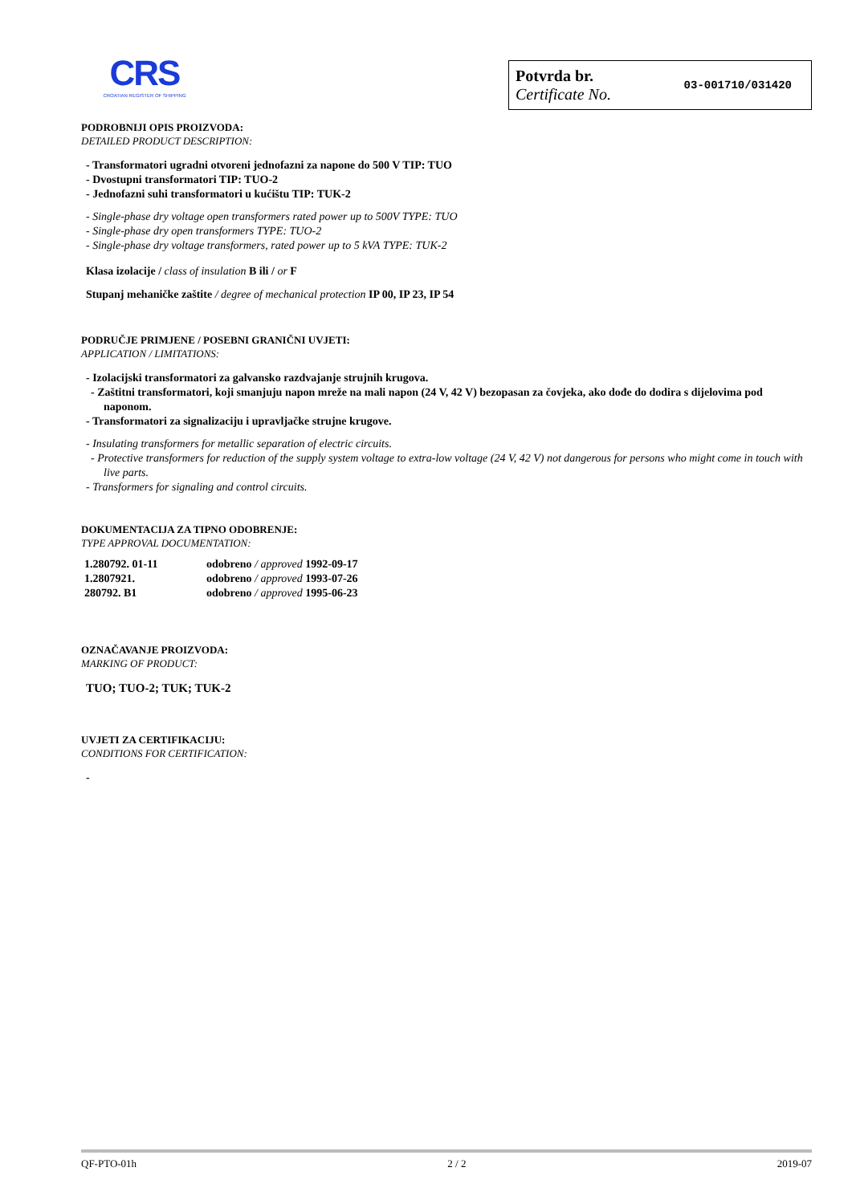CRS
CROATIAN REGISTER OF SHIPPING
Potvrda br.
Certificate No.
03-001710/031420
PODROBNIJI OPIS PROIZVODA:
DETAILED PRODUCT DESCRIPTION:
- Transformatori ugradni otvoreni jednofazni za napone do 500 V TIP: TUO
- Dvostupni transformatori TIP: TUO-2
- Jednofazni suhi transformatori u kućištu TIP: TUK-2
- Single-phase dry voltage open transformers rated power up to 500V TYPE: TUO
- Single-phase dry open transformers TYPE: TUO-2
- Single-phase dry voltage transformers, rated power up to 5 kVA TYPE: TUK-2
Klasa izolacije / class of insulation B ili / or F
Stupanj mehaničke zaštite / degree of mechanical protection IP 00, IP 23, IP 54
PODRUČJE PRIMJENE / POSEBNI GRANIČNI UVJETI:
APPLICATION / LIMITATIONS:
- Izolacijski transformatori za galvansko razdvajanje strujnih krugova.
- Zaštitni transformatori, koji smanjuju napon mreže na mali napon (24 V, 42 V) bezopasan za čovjeka, ako dođe do dodira s dijelovima pod naponom.
- Transformatori za signalizaciju i upravljačke strujne krugove.
- Insulating transformers for metallic separation of electric circuits.
- Protective transformers for reduction of the supply system voltage to extra-low voltage (24 V, 42 V) not dangerous for persons who might come in touch with live parts.
- Transformers for signaling and control circuits.
DOKUMENTACIJA ZA TIPNO ODOBRENJE:
TYPE APPROVAL DOCUMENTATION:
| 1.280792. 01-11 | odobreno / approved 1992-09-17 |
| 1.2807921. | odobreno / approved 1993-07-26 |
| 280792. B1 | odobreno / approved 1995-06-23 |
OZNAČAVANJE PROIZVODA:
MARKING OF PRODUCT:
TUO; TUO-2; TUK; TUK-2
UVJETI ZA CERTIFIKACIJU:
CONDITIONS FOR CERTIFICATION:
-
QF-PTO-01h 2 / 2 2019-07